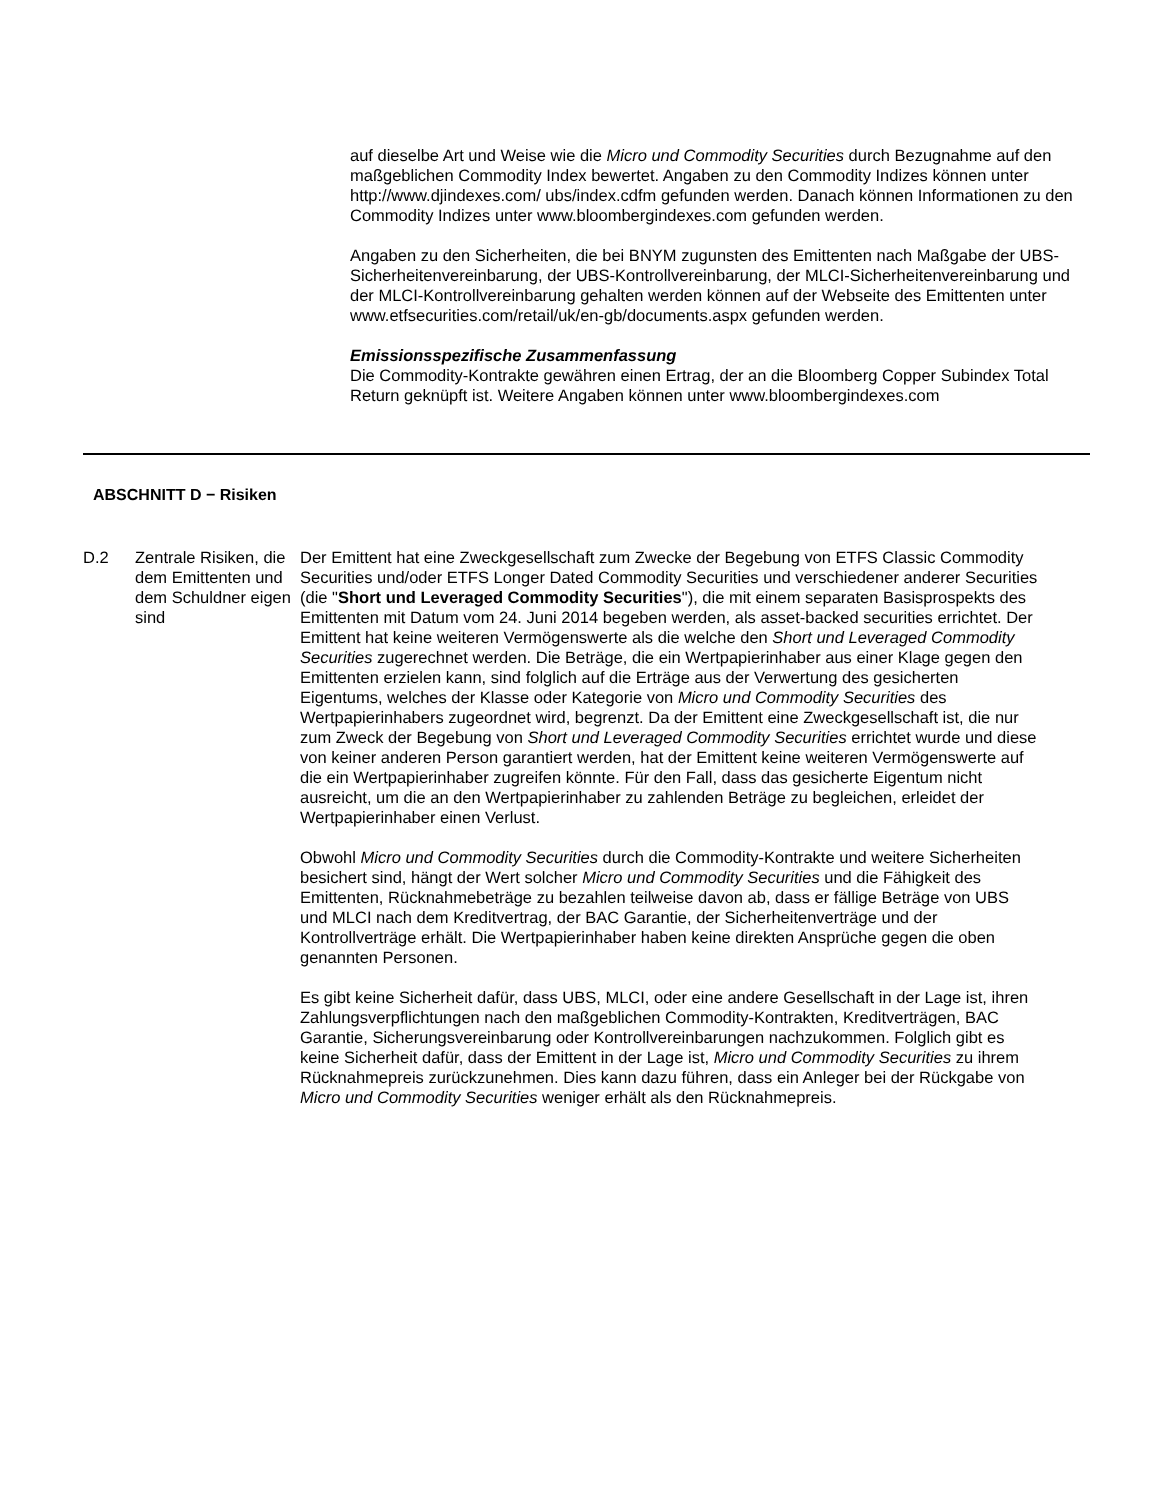auf dieselbe Art und Weise wie die Micro und Commodity Securities durch Bezugnahme auf den maßgeblichen Commodity Index bewertet. Angaben zu den Commodity Indizes können unter http://www.djindexes.com/ ubs/index.cdfm gefunden werden. Danach können Informationen zu den Commodity Indizes unter www.bloombergindexes.com gefunden werden.
Angaben zu den Sicherheiten, die bei BNYM zugunsten des Emittenten nach Maßgabe der UBS-Sicherheitenvereinbarung, der UBS-Kontrollvereinbarung, der MLCI-Sicherheitenvereinbarung und der MLCI-Kontrollvereinbarung gehalten werden können auf der Webseite des Emittenten unter www.etfsecurities.com/retail/uk/en-gb/documents.aspx gefunden werden.
Emissionsspezifische Zusammenfassung
Die Commodity-Kontrakte gewähren einen Ertrag, der an die Bloomberg Copper Subindex Total Return geknüpft ist. Weitere Angaben können unter www.bloombergindexes.com
ABSCHNITT D − Risiken
D.2 Zentrale Risiken, die dem Emittenten und dem Schuldner eigen sind
Der Emittent hat eine Zweckgesellschaft zum Zwecke der Begebung von ETFS Classic Commodity Securities und/oder ETFS Longer Dated Commodity Securities und verschiedener anderer Securities (die "Short und Leveraged Commodity Securities"), die mit einem separaten Basisprospekts des Emittenten mit Datum vom 24. Juni 2014 begeben werden, als asset-backed securities errichtet. Der Emittent hat keine weiteren Vermögenswerte als die welche den Short und Leveraged Commodity Securities zugerechnet werden. Die Beträge, die ein Wertpapierinhaber aus einer Klage gegen den Emittenten erzielen kann, sind folglich auf die Erträge aus der Verwertung des gesicherten Eigentums, welches der Klasse oder Kategorie von Micro und Commodity Securities des Wertpapierinhabers zugeordnet wird, begrenzt. Da der Emittent eine Zweckgesellschaft ist, die nur zum Zweck der Begebung von Short und Leveraged Commodity Securities errichtet wurde und diese von keiner anderen Person garantiert werden, hat der Emittent keine weiteren Vermögenswerte auf die ein Wertpapierinhaber zugreifen könnte. Für den Fall, dass das gesicherte Eigentum nicht ausreicht, um die an den Wertpapierinhaber zu zahlenden Beträge zu begleichen, erleidet der Wertpapierinhaber einen Verlust.
Obwohl Micro und Commodity Securities durch die Commodity-Kontrakte und weitere Sicherheiten besichert sind, hängt der Wert solcher Micro und Commodity Securities und die Fähigkeit des Emittenten, Rücknahmebeträge zu bezahlen teilweise davon ab, dass er fällige Beträge von UBS und MLCI nach dem Kreditvertrag, der BAC Garantie, der Sicherheitenverträge und der Kontrollverträge erhält. Die Wertpapierinhaber haben keine direkten Ansprüche gegen die oben genannten Personen.
Es gibt keine Sicherheit dafür, dass UBS, MLCI, oder eine andere Gesellschaft in der Lage ist, ihren Zahlungsverpflichtungen nach den maßgeblichen Commodity-Kontrakten, Kreditverträgen, BAC Garantie, Sicherungsvereinbarung oder Kontrollvereinbarungen nachzukommen. Folglich gibt es keine Sicherheit dafür, dass der Emittent in der Lage ist, Micro und Commodity Securities zu ihrem Rücknahmepreis zurückzunehmen. Dies kann dazu führen, dass ein Anleger bei der Rückgabe von Micro und Commodity Securities weniger erhält als den Rücknahmepreis.